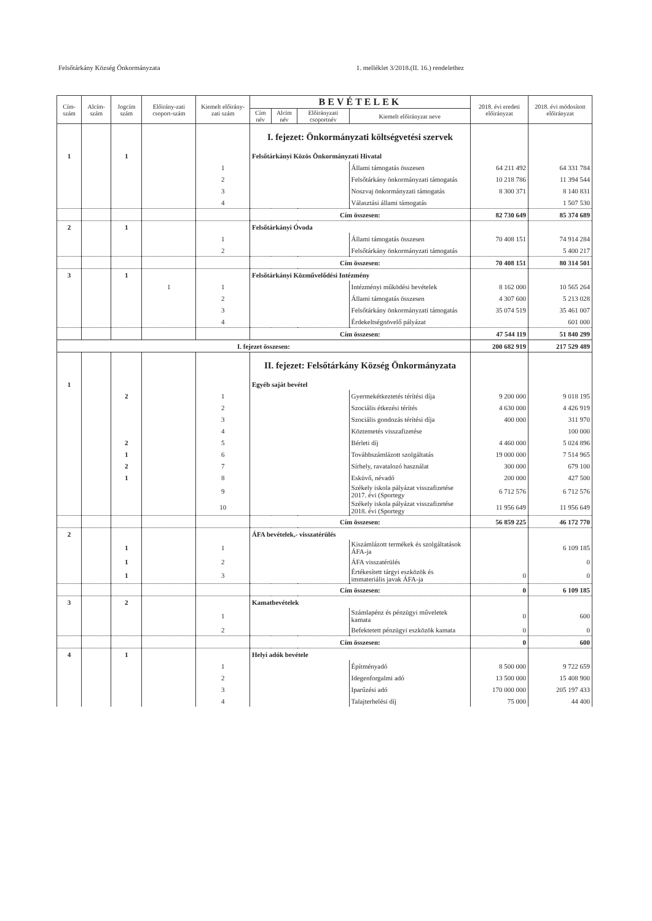Felsőtárkány Község Önkormányzata 1. melléklet 3/2018.(II. 16.) rendelethez
| Cím-szám | Alcím-szám | Jogcím szám | Előirány-zati csoport-szám | Kiemelt előirány-zati szám | BEVÉTELEK | | | | 2018. évi eredeti előirányzat | 2018. évi módosított előirányzat |
| --- | --- | --- | --- | --- | --- | --- | --- | --- | --- | --- |
| | | | | | Cím név | Alcím név | Előirányzati csoportnév | Kiemelt előirányzat neve | | |
| | | | | | I. fejezet: Önkormányzati költségvetési szervek | | | | | |
| 1 | | 1 | | | Felsőtárkányi Közös Önkormányzati Hivatal | | | | | |
| | | | | 1 | | | | Állami támogatás összesen | 64 211 492 | 64 331 784 |
| | | | | 2 | | | | Felsőtárkány önkormányzati támogatás | 10 218 786 | 11 394 544 |
| | | | | 3 | | | | Noszvaj önkormányzati támogatás | 8 300 371 | 8 140 831 |
| | | | | 4 | | | | Választási állami támogatás | | 1 507 530 |
| | | | | | Cím összesen: | | | | 82 730 649 | 85 374 689 |
| 2 | | 1 | | | Felsőtárkányi Óvoda | | | | | |
| | | | | 1 | | | | Állami támogatás összesen | 70 408 151 | 74 914 284 |
| | | | | 2 | | | | Felsőtárkány önkormányzati támogatás | | 5 400 217 |
| | | | | | Cím összesen: | | | | 70 408 151 | 80 314 501 |
| 3 | | 1 | | | Felsőtárkányi Közművelődési Intézmény | | | | | |
| | | | 1 | 1 | | | | Intézményi működési bevételek | 8 162 000 | 10 565 264 |
| | | | | 2 | | | | Állami támogatás összesen | 4 307 600 | 5 213 028 |
| | | | | 3 | | | | Felsőtárkány önkormányzati támogatás | 35 074 519 | 35 461 007 |
| | | | | 4 | | | | Érdekeltségnövelő pályázat | | 601 000 |
| | | | | | Cím összesen: | | | | 47 544 119 | 51 840 299 |
| I. fejezet összesen: | | | | | | | | | 200 682 919 | 217 529 489 |
| | | | | | II. fejezet: Felsőtárkány Község Önkormányzata | | | | | |
| 1 | | | | | Egyéb saját bevétel | | | | | |
| | | 2 | | 1 | | | | Gyermekétkeztetés térítési díja | 9 200 000 | 9 018 195 |
| | | | | 2 | | | | Szociális étkezési térítés | 4 630 000 | 4 426 919 |
| | | | | 3 | | | | Szociális gondozás térítési díja | 400 000 | 311 970 |
| | | | | 4 | | | | Köztemetés visszafizetése | | 100 000 |
| | | 2 | | 5 | | | | Bérleti díj | 4 460 000 | 5 024 896 |
| | | 1 | | 6 | | | | Továbbszámlázott szolgáltatás | 19 000 000 | 7 514 965 |
| | | 2 | | 7 | | | | Sírhely, ravatalozó használat | 300 000 | 679 100 |
| | | 1 | | 8 | | | | Esküvő, névadó | 200 000 | 427 500 |
| | | | | 9 | | | | Székely iskola pályázat visszafizetése 2017. évi (Sportegy | 6 712 576 | 6 712 576 |
| | | | | 10 | | | | Székely iskola pályázat visszafizetése 2018. évi (Sportegy | 11 956 649 | 11 956 649 |
| | | | | | Cím összesen: | | | | 56 859 225 | 46 172 770 |
| 2 | | | | | ÁFA bevételek,- visszatérülés | | | | | |
| | | 1 | | 1 | | | | Kiszámlázott termékek és szolgáltatások ÁFA-ja | | 6 109 185 |
| | | 1 | | 2 | | | | ÁFA visszatérülés | | 0 |
| | | 1 | | 3 | | | | Értékesített tárgyi eszközök és immateriális javak ÁFA-ja | 0 | 0 |
| | | | | | Cím összesen: | | | | 0 | 6 109 185 |
| 3 | | 2 | | | Kamatbevételek | | | | | |
| | | | | 1 | | | | Számlapénz és pénzügyi műveletek kamata | 0 | 600 |
| | | | | 2 | | | | Befektetett pénzügyi eszközök kamata | 0 | 0 |
| | | | | | Cím összesen: | | | | 0 | 600 |
| 4 | | 1 | | | Helyi adók bevétele | | | | | |
| | | | | 1 | | | | Építményadó | 8 500 000 | 9 722 659 |
| | | | | 2 | | | | Idegenforgalmi adó | 13 500 000 | 15 408 900 |
| | | | | 3 | | | | Iparűzési adó | 170 000 000 | 205 197 433 |
| | | | | 4 | | | | Talajterhelési díj | 75 000 | 44 400 |